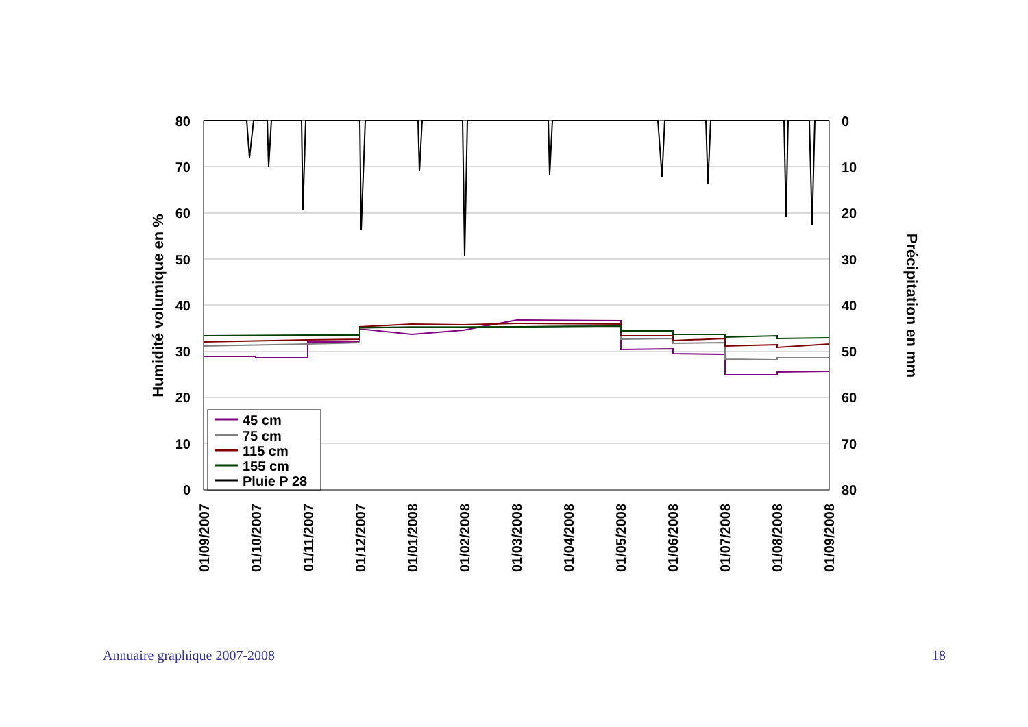80
70
60
50
40
30
20
10
0
0
10
20
30
40
50
60
70
80
Humidité volumique en %
Précipitation en mm
01/09/2007
01/10/2007
01/11/2007
01/12/2007
01/01/2008
01/02/2008
01/03/2008
01/04/2008
01/05/2008
01/06/2008
01/07/2008
01/08/2008
01/09/2008
45 cm
75 cm
115 cm
155 cm
Pluie P 28
Annuaire graphique 2007-2008 18